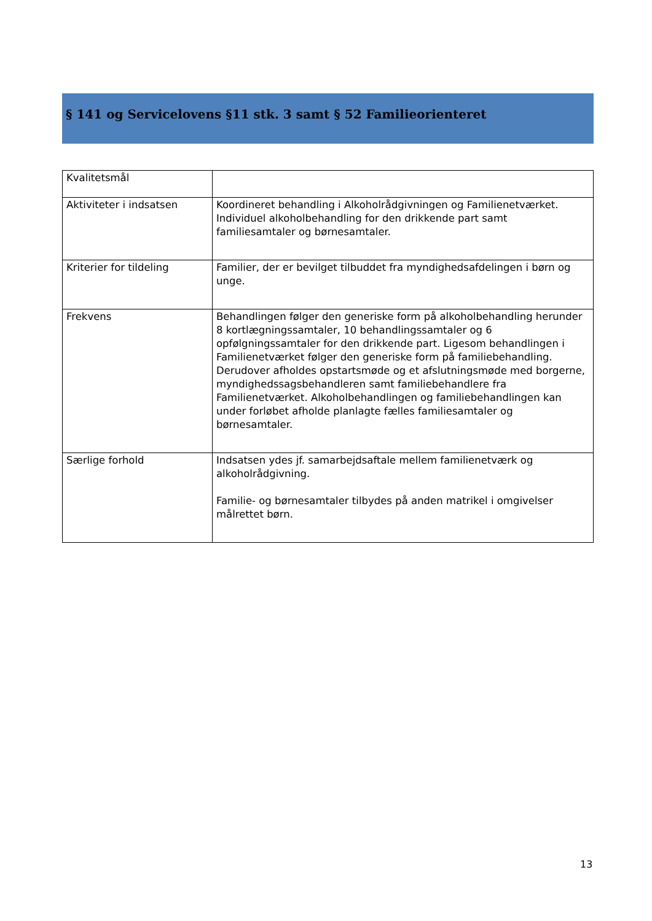§ 141 og Servicelovens §11 stk. 3 samt § 52 Familieorienteret
| Kvalitetsmål | |
| Aktiviteter i indsatsen | Koordineret behandling i Alkoholrådgivningen og Familienetværket. Individuel alkoholbehandling for den drikkende part samt familiesamtaler og børnesamtaler. |
| Kriterier for tildeling | Familier, der er bevilget tilbuddet fra myndighedsafdelingen i børn og unge. |
| Frekvens | Behandlingen følger den generiske form på alkoholbehandling herunder 8 kortlægningssamtaler, 10 behandlingssamtaler og 6 opfølgningssamtaler for den drikkende part. Ligesom behandlingen i Familienetværket følger den generiske form på familiebehandling. Derudover afholdes opstartsmøde og et afslutningsmøde med borgerne, myndighedssagsbehandleren samt familiebehandlere fra Familienetværket. Alkoholbehandlingen og familiebehandlingen kan under forløbet afholde planlagte fælles familiesamtaler og børnesamtaler. |
| Særlige forhold | Indsatsen ydes jf. samarbejdsaftale mellem familienetværk og alkoholrådgivning. Familie- og børnesamtaler tilbydes på anden matrikel i omgivelser målrettet børn. |
13